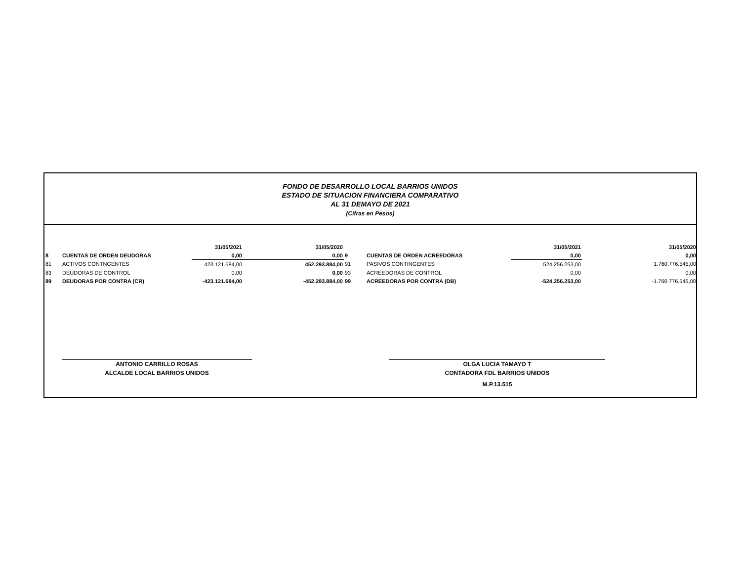FONDO DE DESARROLLO LOCAL BARRIOS UNIDOS
ESTADO DE SITUACION FINANCIERA COMPARATIVO
AL 31 DEMAYO DE 2021
(Cifras en Pesos)
| | | 31/05/2021 | 31/05/2020 | | | 31/05/2021 | 31/05/2020 |
| --- | --- | --- | --- | --- | --- | --- | --- |
| 8 | CUENTAS DE ORDEN DEUDORAS | 0,00 | 0,00 | 9 | CUENTAS DE ORDEN ACREEDORAS | 0,00 | 0,00 |
| 81 | ACTIVOS CONTNGENTES | 423.121.684,00 | 452.293.884,00 | 91 | PASIVOS CONTINGENTES | 524.256.253,00 | 1.760.776.545,00 |
| 83 | DEUDORAS DE CONTROL | 0,00 | 0,00 | 93 | ACREEDORAS DE CONTROL | 0,00 | 0,00 |
| 89 | DEUDORAS POR CONTRA (CR) | -423.121.684,00 | -452.293.884,00 | 99 | ACREEDORAS POR CONTRA (DB) | -524.256.253,00 | -1.760.776.545,00 |
ANTONIO CARRILLO ROSAS
ALCALDE LOCAL BARRIOS UNIDOS
OLGA LUCIA TAMAYO T
CONTADORA FDL BARRIOS UNIDOS
M.P.13.515